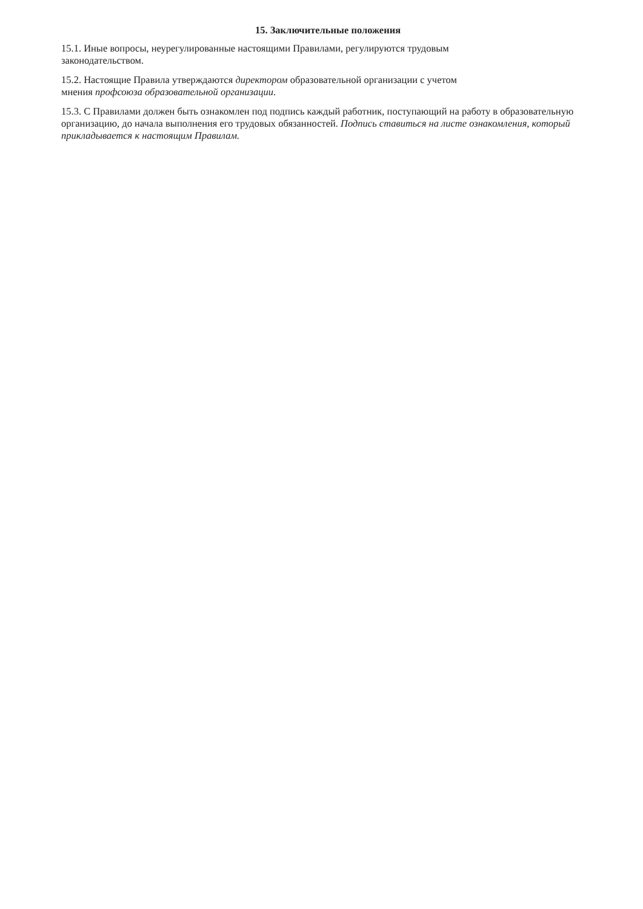15. Заключительные положения
15.1. Иные вопросы, неурегулированные настоящими Правилами, регулируются трудовым
законодательством.
15.2. Настоящие Правила утверждаются директором образовательной организации с учетом
мнения профсоюза образовательной организации.
15.3. С Правилами должен быть ознакомлен под подпись каждый работник, поступающий на работу в образовательную организацию, до начала выполнения его трудовых обязанностей. Подпись ставиться на листе ознакомления, который прикладывается к настоящим Правилам.